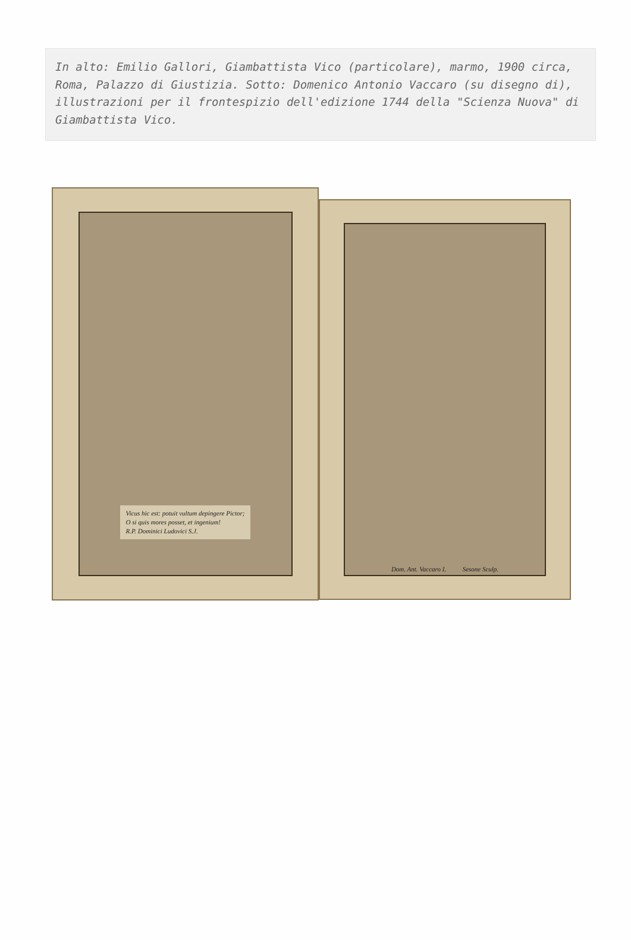In alto: Emilio Gallori, Giambattista Vico (particolare), marmo, 1900 circa, Roma, Palazzo di Giustizia. Sotto: Domenico Antonio Vaccaro (su disegno di), illustrazioni per il frontespizio dell'edizione 1744 della "Scienza Nuova" di Giambattista Vico.
Vicus hic est: potuit vultum depingere Pictor;
O si quis mores posset, et ingenium!
R.P. Dominici Ludovici S.J.
Dom. Ant. Vaccaro I. Sesone Sculp.